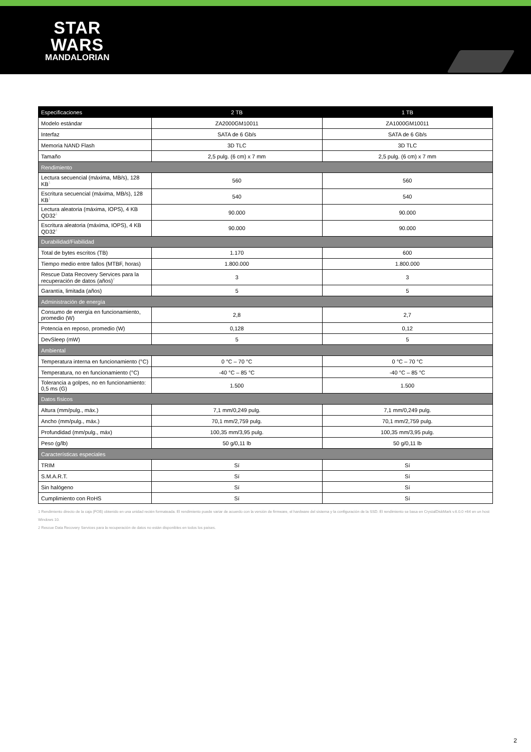STAR
WARS
MANDALORIAN
| Especificaciones | 2 TB | 1 TB |
| --- | --- | --- |
| Modelo estándar | ZA2000GM10011 | ZA1000GM10011 |
| Interfaz | SATA de 6 Gb/s | SATA de 6 Gb/s |
| Memoria NAND Flash | 3D TLC | 3D TLC |
| Tamaño | 2,5 pulg. (6 cm) x 7 mm | 2,5 pulg. (6 cm) x 7 mm |
| Rendimiento | | |
| Lectura secuencial (máxima, MB/s), 128 KB<sup>1</sup> | 560 | 560 |
| Escritura secuencial (máxima, MB/s), 128 KB<sup>1</sup> | 540 | 540 |
| Lectura aleatoria (máxima, IOPS), 4 KB QD32<sup>1</sup> | 90.000 | 90.000 |
| Escritura aleatoria (máxima, IOPS), 4 KB QD32<sup>1</sup> | 90.000 | 90.000 |
| Durabilidad/Fiabilidad | | |
| Total de bytes escritos (TB) | 1.170 | 600 |
| Tiempo medio entre fallos (MTBF, horas) | 1.800.000 | 1.800.000 |
| Rescue Data Recovery Services para la recuperación de datos (años)<sup>2</sup> | 3 | 3 |
| Garantía, limitada (años) | 5 | 5 |
| Administración de energía | | |
| Consumo de energía en funcionamiento, promedio (W) | 2,8 | 2,7 |
| Potencia en reposo, promedio (W) | 0,128 | 0,12 |
| DevSleep (mW) | 5 | 5 |
| Ambiental | | |
| Temperatura interna en funcionamiento (°C) | 0 °C – 70 °C | 0 °C – 70 °C |
| Temperatura, no en funcionamiento (°C) | -40 °C – 85 °C | -40 °C – 85 °C |
| Tolerancia a golpes, no en funcionamiento: 0,5 ms (G) | 1.500 | 1.500 |
| Datos físicos | | |
| Altura (mm/pulg., máx.) | 7,1 mm/0,249 pulg. | 7,1 mm/0,249 pulg. |
| Ancho (mm/pulg., máx.) | 70,1 mm/2,759 pulg. | 70,1 mm/2,759 pulg. |
| Profundidad (mm/pulg., máx) | 100,35 mm/3,95 pulg. | 100,35 mm/3,95 pulg. |
| Peso (g/lb) | 50 g/0,11 lb | 50 g/0,11 lb |
| Características especiales | | |
| TRIM | Sí | Sí |
| S.M.A.R.T. | Sí | Sí |
| Sin halógeno | Sí | Sí |
| Cumplimiento con RoHS | Sí | Sí |
1 Rendimiento directo de la caja (FOB) obtenido en una unidad recién formateada. El rendimiento puede variar de acuerdo con la versión de firmware, el hardware del sistema y la configuración de la SSD. El rendimiento se basa en CrystalDiskMark v.6.0.0 ×64 en un host Windows 10.
2 Rescue Data Recovery Services para la recuperación de datos no están disponibles en todos los países.
2